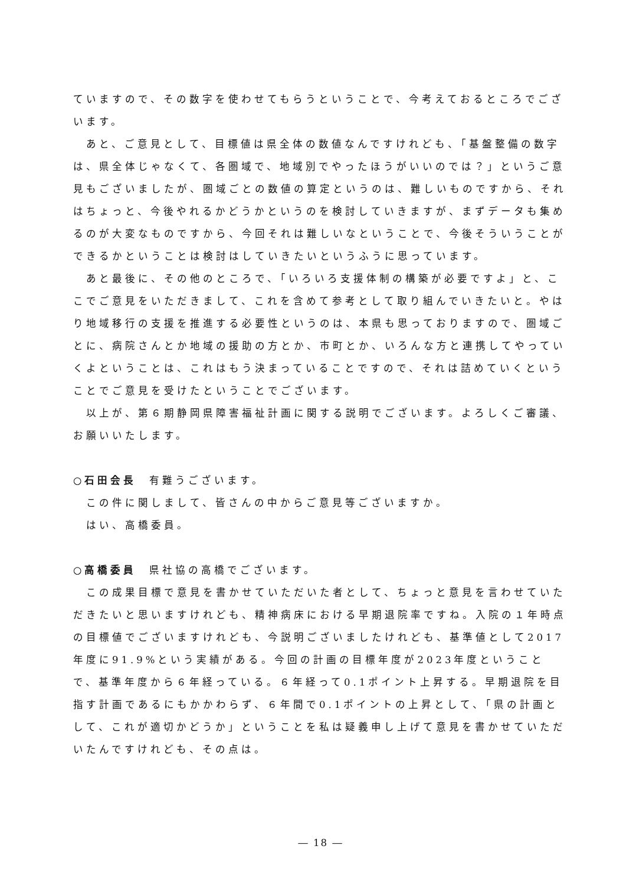ていますので、その数字を使わせてもらうということで、今考えておるところでございます。
あと、ご意見として、目標値は県全体の数値なんですけれども、「基盤整備の数字は、県全体じゃなくて、各圏域で、地域別でやったほうがいいのでは？」というご意見もございましたが、圏域ごとの数値の算定というのは、難しいものですから、それはちょっと、今後やれるかどうかというのを検討していきますが、まずデータも集めるのが大変なものですから、今回それは難しいなということで、今後そういうことができるかということは検討はしていきたいというふうに思っています。
あと最後に、その他のところで、「いろいろ支援体制の構築が必要ですよ」と、ここでご意見をいただきまして、これを含めて参考として取り組んでいきたいと。やはり地域移行の支援を推進する必要性というのは、本県も思っておりますので、圏域ごとに、病院さんとか地域の援助の方とか、市町とか、いろんな方と連携してやっていくよということは、これはもう決まっていることですので、それは詰めていくということでご意見を受けたということでございます。
以上が、第６期静岡県障害福祉計画に関する説明でございます。よろしくご審議、お願いいたします。
○石田会長　有難うございます。
この件に関しまして、皆さんの中からご意見等ございますか。
はい、高橋委員。
○高橋委員　県社協の高橋でございます。
この成果目標で意見を書かせていただいた者として、ちょっと意見を言わせていただきたいと思いますけれども、精神病床における早期退院率ですね。入院の１年時点の目標値でございますけれども、今説明ございましたけれども、基準値として2017年度に91.9%という実績がある。今回の計画の目標年度が2023年度ということで、基準年度から６年経っている。６年経って0.1ポイント上昇する。早期退院を目指す計画であるにもかかわらず、６年間で0.1ポイントの上昇として、「県の計画として、これが適切かどうか」ということを私は疑義申し上げて意見を書かせていただいたんですけれども、その点は。
― 18 ―